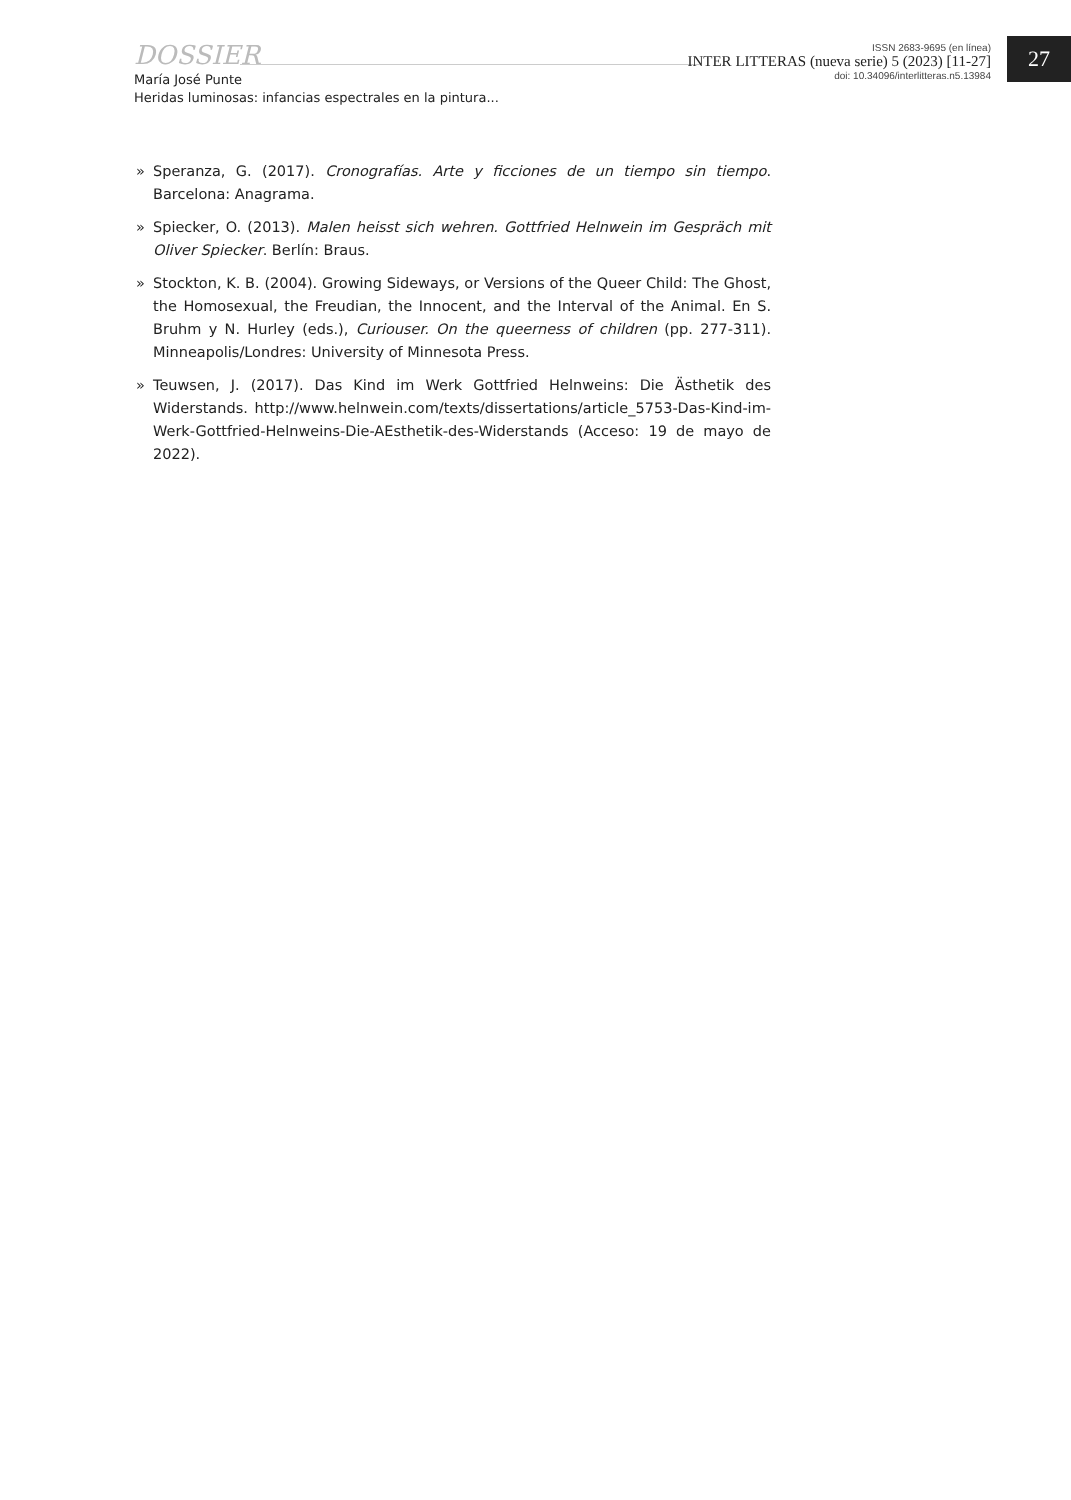DOSSIER
María José Punte
Heridas luminosas: infancias espectrales en la pintura...
ISSN 2683-9695 (en línea)
INTER LITTERAS (nueva serie) 5 (2023) [11-27]
doi: 10.34096/interlitteras.n5.13984
27
» Speranza, G. (2017). Cronografías. Arte y ficciones de un tiempo sin tiempo. Barcelona: Anagrama.
» Spiecker, O. (2013). Malen heisst sich wehren. Gottfried Helnwein im Gespräch mit Oliver Spiecker. Berlín: Braus.
» Stockton, K. B. (2004). Growing Sideways, or Versions of the Queer Child: The Ghost, the Homosexual, the Freudian, the Innocent, and the Interval of the Animal. En S. Bruhm y N. Hurley (eds.), Curiouser. On the queerness of children (pp. 277-311). Minneapolis/Londres: University of Minnesota Press.
» Teuwsen, J. (2017). Das Kind im Werk Gottfried Helnweins: Die Ästhetik des Widerstands. http://www.helnwein.com/texts/dissertations/article_5753-Das-Kind-im-Werk-Gottfried-Helnweins-Die-AEsthetik-des-Widerstands (Acceso: 19 de mayo de 2022).